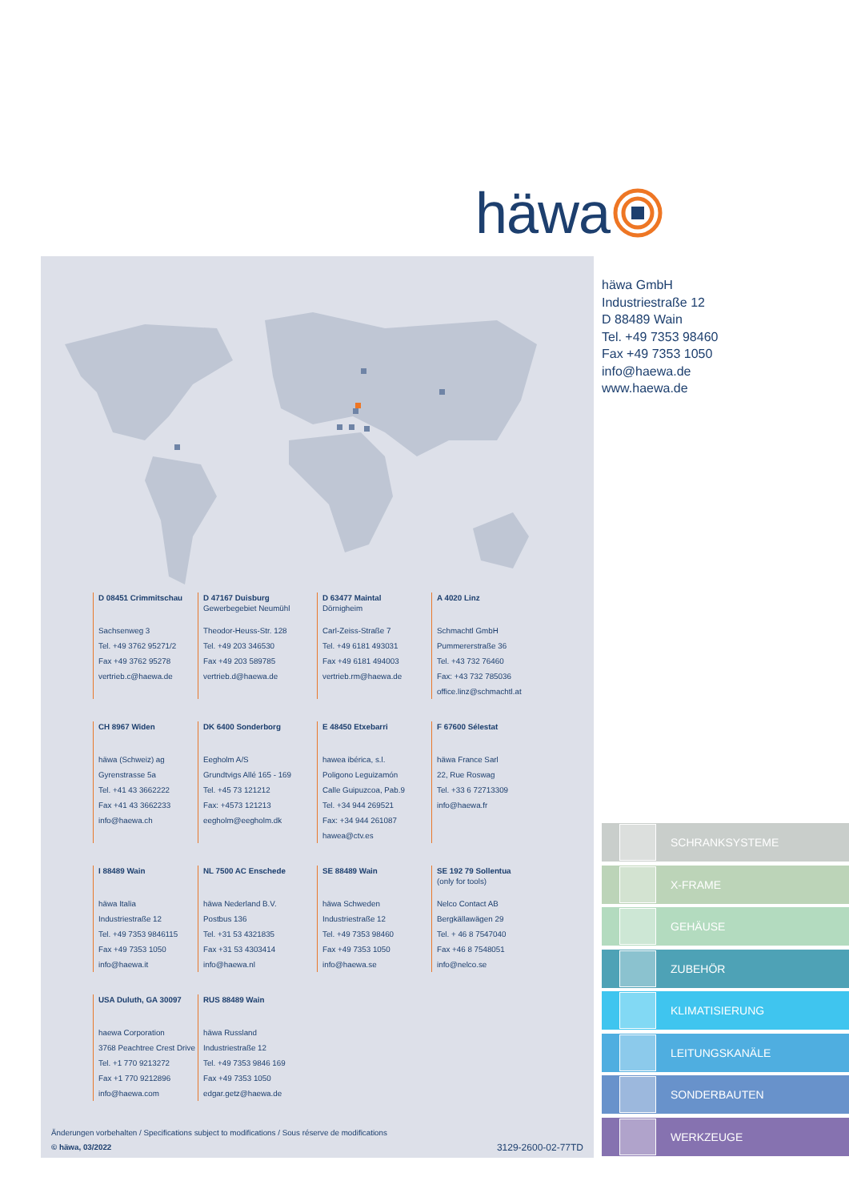häwa
D 08451 Crimmitschau
Sachsenweg 3
Tel. +49 3762 95271/2
Fax +49 3762 95278
vertrieb.c@haewa.de
D 47167 Duisburg
Gewerbegebiet Neumühl
Theodor-Heuss-Str. 128
Tel. +49 203 346530
Fax +49 203 589785
vertrieb.d@haewa.de
D 63477 Maintal
Dörnigheim
Carl-Zeiss-Straße 7
Tel. +49 6181 493031
Fax +49 6181 494003
vertrieb.rm@haewa.de
A 4020 Linz
Schmachtl GmbH
Pummererstraße 36
Tel. +43 732 76460
Fax: +43 732 785036
office.linz@schmachtl.at
CH 8967 Widen
häwa (Schweiz) ag
Gyrenstrasse 5a
Tel. +41 43 3662222
Fax +41 43 3662233
info@haewa.ch
DK 6400 Sonderborg
Eegholm A/S
Grundtvigs Allé 165 - 169
Tel. +45 73 121212
Fax: +4573 121213
eegholm@eegholm.dk
E 48450 Etxebarri
hawea ibérica, s.l.
Poligono Leguizamón
Calle Guipuzcoa, Pab.9
Tel. +34 944 269521
Fax: +34 944 261087
hawea@ctv.es
F 67600 Sélestat
häwa France Sarl
22, Rue Roswag
Tel. +33 6 72713309
info@haewa.fr
I 88489 Wain
häwa Italia
Industriestraße 12
Tel. +49 7353 9846115
Fax +49 7353 1050
info@haewa.it
NL 7500 AC Enschede
häwa Nederland B.V.
Postbus 136
Tel. +31 53 4321835
Fax +31 53 4303414
info@haewa.nl
SE 88489 Wain
häwa Schweden
Industriestraße 12
Tel. +49 7353 98460
Fax +49 7353 1050
info@haewa.se
SE 192 79 Sollentua
(only for tools)
Nelco Contact AB
Bergkällawägen 29
Tel. + 46 8 7547040
Fax +46 8 7548051
info@nelco.se
USA Duluth, GA 30097
haewa Corporation
3768 Peachtree Crest Drive
Tel. +1 770 9213272
Fax +1 770 9212896
info@haewa.com
RUS 88489 Wain
häwa Russland
Industriestraße 12
Tel. +49 7353 9846 169
Fax +49 7353 1050
edgar.getz@haewa.de
Änderungen vorbehalten / Specifications subject to modifications / Sous réserve de modifications
© häwa, 03/2022
3129-2600-02-77TD
häwa GmbH
Industriestraße 12
D 88489 Wain
Tel. +49 7353 98460
Fax +49 7353 1050
info@haewa.de
www.haewa.de
SCHRANKSYSTEME
X-FRAME
GEHÄUSE
ZUBEHÖR
KLIMATISIERUNG
LEITUNGSKANÄLE
SONDERBAUTEN
WERKZEUGE